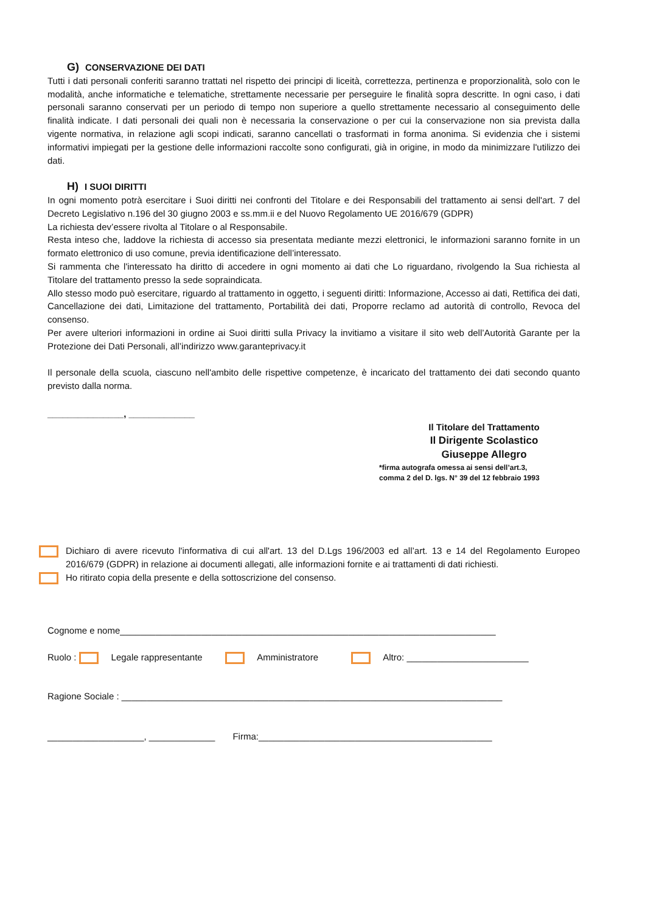G) CONSERVAZIONE DEI DATI
Tutti i dati personali conferiti saranno trattati nel rispetto dei principi di liceità, correttezza, pertinenza e proporzionalità, solo con le modalità, anche informatiche e telematiche, strettamente necessarie per perseguire le finalità sopra descritte. In ogni caso, i dati personali saranno conservati per un periodo di tempo non superiore a quello strettamente necessario al conseguimento delle finalità indicate. I dati personali dei quali non è necessaria la conservazione o per cui la conservazione non sia prevista dalla vigente normativa, in relazione agli scopi indicati, saranno cancellati o trasformati in forma anonima. Si evidenzia che i sistemi informativi impiegati per la gestione delle informazioni raccolte sono configurati, già in origine, in modo da minimizzare l'utilizzo dei dati.
H) I SUOI DIRITTI
In ogni momento potrà esercitare i Suoi diritti nei confronti del Titolare e dei Responsabili del trattamento ai sensi dell'art. 7 del Decreto Legislativo n.196 del 30 giugno 2003 e ss.mm.ii e del Nuovo Regolamento UE 2016/679 (GDPR)
La richiesta dev’essere rivolta al Titolare o al Responsabile.
Resta inteso che, laddove la richiesta di accesso sia presentata mediante mezzi elettronici, le informazioni saranno fornite in un formato elettronico di uso comune, previa identificazione dell’interessato.
Si rammenta che l'interessato ha diritto di accedere in ogni momento ai dati che Lo riguardano, rivolgendo la Sua richiesta al Titolare del trattamento presso la sede sopraindicata.
Allo stesso modo può esercitare, riguardo al trattamento in oggetto, i seguenti diritti: Informazione, Accesso ai dati, Rettifica dei dati, Cancellazione dei dati, Limitazione del trattamento, Portabilità dei dati, Proporre reclamo ad autorità di controllo, Revoca del consenso.
Per avere ulteriori informazioni in ordine ai Suoi diritti sulla Privacy la invitiamo a visitare il sito web dell’Autorità Garante per la Protezione dei Dati Personali, all’indirizzo www.garanteprivacy.it
Il personale della scuola, ciascuno nell'ambito delle rispettive competenze, è incaricato del trattamento dei dati secondo quanto previsto dalla norma.
_______________, _____________
Il Titolare del Trattamento
Il Dirigente Scolastico
Giuseppe Allegro
*firma autografa omessa ai sensi dell’art.3,
comma 2 del D. lgs. N° 39 del 12 febbraio 1993
Dichiaro di avere ricevuto l'informativa di cui all'art. 13 del D.Lgs 196/2003 ed all’art. 13 e 14 del Regolamento Europeo 2016/679 (GDPR) in relazione ai documenti allegati, alle informazioni fornite e ai trattamenti di dati richiesti.
Ho ritirato copia della presente e della sottoscrizione del consenso.
Cognome e nome__________________________________________________________________________
Ruolo : Legale rappresentante Amministratore Altro: ________________________
Ragione Sociale : ___________________________________________________________________________
___________________, _____________ Firma:______________________________________________